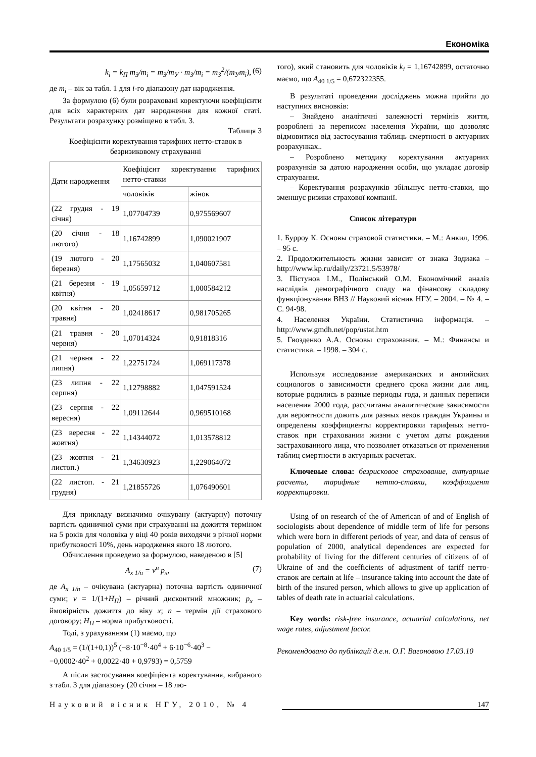Економіка
k<sub>i</sub> = k<sub>П</sub> m<sub>З</sub>/m<sub>i</sub> = m<sub>З</sub>/m<sub>У</sub> · m<sub>З</sub>/m<sub>i</sub> = m<sub>З</sub><sup>2</sup>/(m<sub>У</sub>m<sub>i</sub>), (6)
де m<sub>i</sub> – вік за табл. 1 для i-го діапазону дат народження.
За формулою (6) були розраховані коректуючи коефіцієнти для всіх характерних дат народження для кожної статі. Результати розрахунку розміщено в табл. 3.
Таблиця 3
Коефіцієнти коректування тарифних нетто-ставок в безризиковому страхуванні
| Дати народження | Коефіцієнт коректування тарифних нетто-ставки | |
| --- | --- | --- |
| | чоловіків | жінок |
| (22 грудня - 19 січня) | 1,07704739 | 0,975569607 |
| (20 січня - 18 лютого) | 1,16742899 | 1,090021907 |
| (19 лютого - 20 березня) | 1,17565032 | 1,040607581 |
| (21 березня - 19 квітня) | 1,05659712 | 1,000584212 |
| (20 квітня - 20 травня) | 1,02418617 | 0,981705265 |
| (21 травня - 20 червня) | 1,07014324 | 0,91818316 |
| (21 червня - 22 липня) | 1,22751724 | 1,069117378 |
| (23 липня - 22 серпня) | 1,12798882 | 1,047591524 |
| (23 серпня - 22 вересня) | 1,09112644 | 0,969510168 |
| (23 вересня - 22 жовтня) | 1,14344072 | 1,013578812 |
| (23 жовтня - 21 листоп.) | 1,34630923 | 1,229064072 |
| (22 листоп. - 21 грудня) | 1,21855726 | 1,076490601 |
Для прикладу визначимо очікувану (актуарну) поточну вартість одиничної суми при страхуванні на дожиття терміном на 5 років для чоловіка у віці 40 років виходячи з річної норми прибутковості 10%, день народження якого 18 лютого.
Обчислення проведемо за формулою, наведеною в [5]
A<sub>x 1/n</sub> = ν<sup>n</sup> p<sub>x</sub>, (7)
де A<sub>x 1/n</sub> – очікувана (актуарна) поточна вартість одиничної суми; ν = 1/(1+Н<sub>П</sub>) – річний дисконтний множник; p<sub>x</sub> – ймовірність дожиття до віку x; n – термін дії страхового договору; Н<sub>П</sub> – норма прибутковості.
Тоді, з урахуванням (1) маємо, що
A<sub>40 1/5</sub> = (1/(1+0,1))<sup>5</sup> (−8·10<sup>−8</sup>·40<sup>4</sup> + 6·10<sup>−6</sup>·40<sup>3</sup> −
−0,0002·40<sup>2</sup> + 0,0022·40 + 0,9793) = 0,5759
А після застосування коефіцієнта коректування, вибраного з табл. 3 для діапазону (20 січня – 18 лю-
того), який становить для чоловіків k<sub>i</sub> = 1,16742899, остаточно маємо, що A<sub>40 1/5</sub> = 0,672322355.
В результаті проведення досліджень можна прийти до наступних висновків:
– Знайдено аналітичні залежності термінів життя, розроблені за переписом населення України, що дозволяє відмовитися від застосування таблиць смертності в актуарних розрахунках..
– Розроблено методику коректування актуарних розрахунків за датою народження особи, що укладає договір страхування.
– Коректування розрахунків збільшує нетто-ставки, що зменшує ризики страхової компанії.
Список літератури
1. Бурроу К. Основы страховой статистики. – М.: Анкил, 1996. – 95 с.
2. Продолжительность жизни зависит от знака Зодиака – http://www.kp.ru/daily/23721.5/53978/
3. Пістунов І.М., Полінський О.М. Економічний аналіз наслідків демографічного спаду на фінансову складову функціонування ВНЗ // Науковий вісник НГУ. – 2004. – № 4. – С. 94-98.
4. Населення України. Статистична інформація. – http://www.gmdh.net/pop/ustat.htm
5. Гвозденко А.А. Основы страхования. – М.: Финансы и статистика. – 1998. – 304 с.
Используя исследование американских и английских социологов о зависимости среднего срока жизни для лиц, которые родились в разные периоды года, и данных переписи населения 2000 года, рассчитаны аналитические зависимости для вероятности дожить для разных веков граждан Украины и определены коэффициенты корректировки тарифных нетто-ставок при страховании жизни с учетом даты рождения застрахованного лица, что позволяет отказаться от применения таблиц смертности в актуарных расчетах.
Ключевые слова: безрисковое страхование, актуарные расчеты, тарифные нетто-ставки, коэффициент корректировки.
Using of on research of the of American of and of English of sociologists about dependence of middle term of life for persons which were born in different periods of year, and data of census of population of 2000, analytical dependences are expected for probability of living for the different centuries of citizens of of Ukraine of and the coefficients of adjustment of tariff нетто-ставок are certain at life – insurance taking into account the date of birth of the insured person, which allows to give up application of tables of death rate in actuarial calculations.
Key words: risk-free insurance, actuarial calculations, net wage rates, adjustment factor.
Рекомендовано до публікації д.е.н. О.Г. Вагоновою 17.03.10
Науковий вісник НГУ, 2010, № 4 147